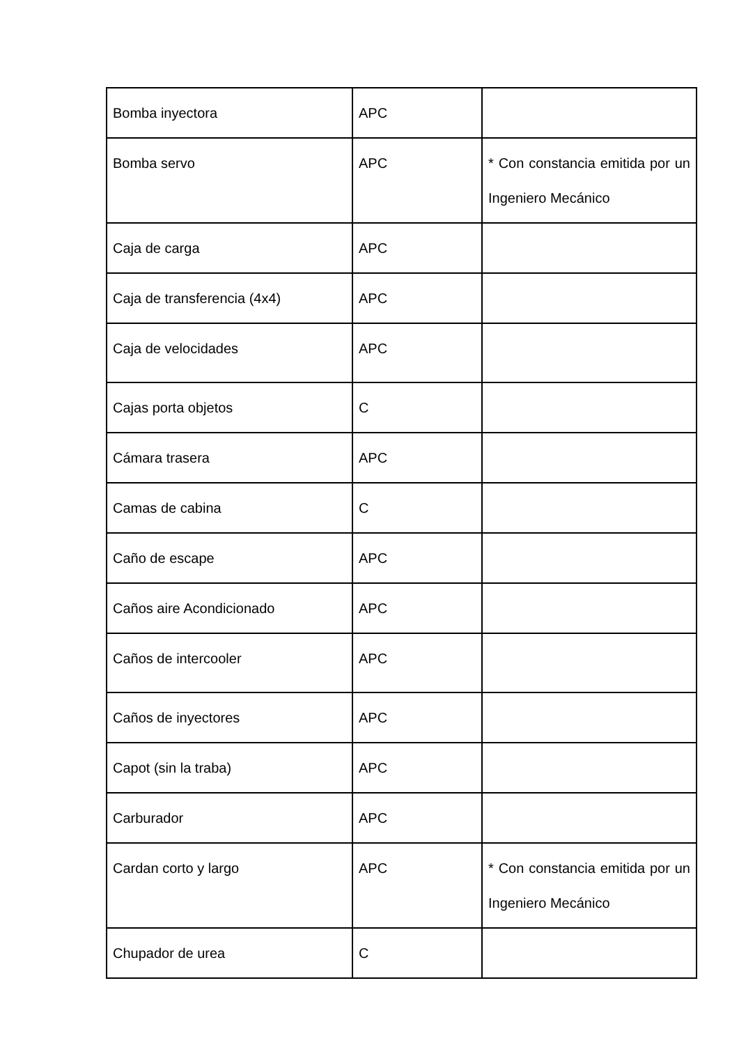| Bomba inyectora | APC | |
| Bomba servo | APC | * Con constancia emitida por un Ingeniero Mecánico |
| Caja de carga | APC | |
| Caja de transferencia (4x4) | APC | |
| Caja de velocidades | APC | |
| Cajas porta objetos | C | |
| Cámara trasera | APC | |
| Camas de cabina | C | |
| Caño de escape | APC | |
| Caños aire Acondicionado | APC | |
| Caños de intercooler | APC | |
| Caños de inyectores | APC | |
| Capot (sin la traba) | APC | |
| Carburador | APC | |
| Cardan corto y largo | APC | * Con constancia emitida por un Ingeniero Mecánico |
| Chupador de urea | C | |